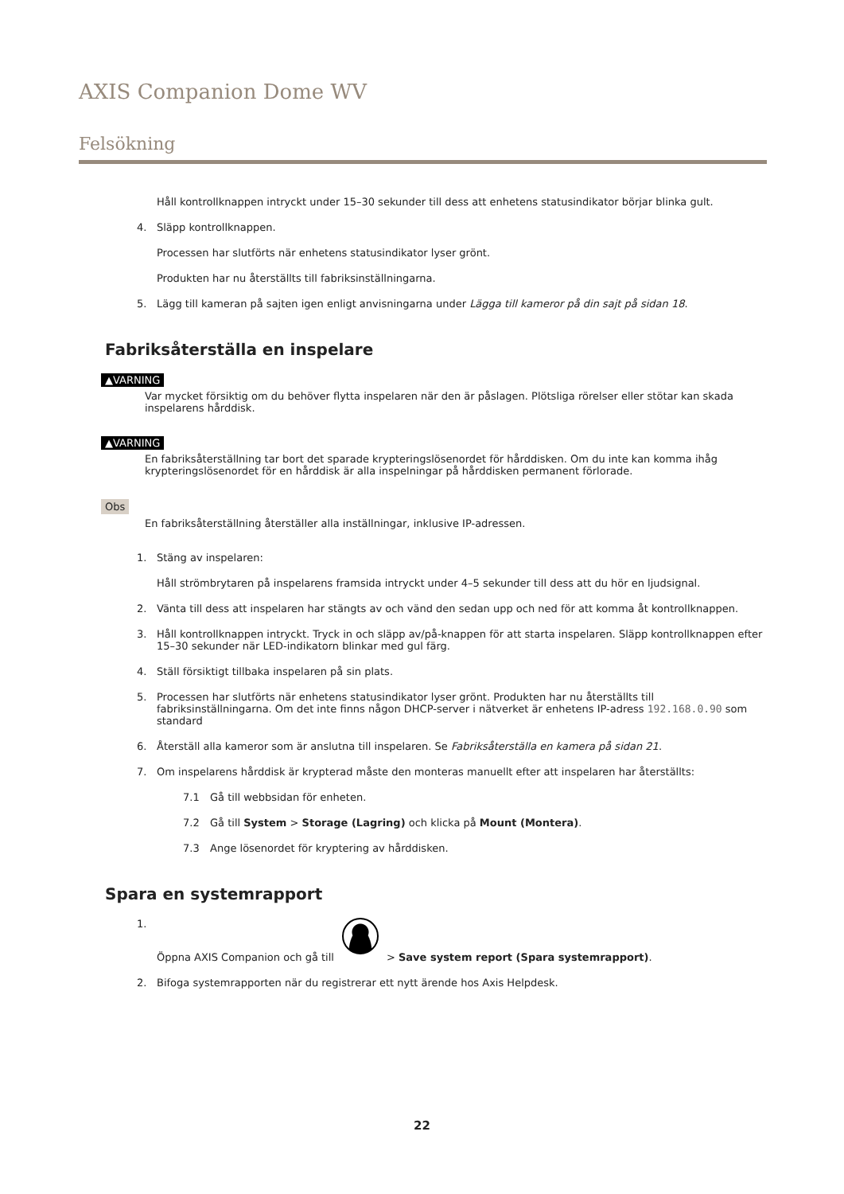AXIS Companion Dome WV
Felsökning
Håll kontrollknappen intryckt under 15–30 sekunder till dess att enhetens statusindikator börjar blinka gult.
4. Släpp kontrollknappen.
Processen har slutförts när enhetens statusindikator lyser grönt.
Produkten har nu återställts till fabriksinställningarna.
5. Lägg till kameran på sajten igen enligt anvisningarna under Lägga till kameror på din sajt på sidan 18.
Fabriksåterställa en inspelare
▲VARNING
Var mycket försiktig om du behöver flytta inspelaren när den är påslagen. Plötsliga rörelser eller stötar kan skada inspelarens hårddisk.
▲VARNING
En fabriksåterställning tar bort det sparade krypteringslösenordet för hårddisken. Om du inte kan komma ihåg krypteringslösenordet för en hårddisk är alla inspelningar på hårddisken permanent förlorade.
Obs
En fabriksåterställning återställer alla inställningar, inklusive IP-adressen.
1. Stäng av inspelaren:
Håll strömbrytaren på inspelarens framsida intryckt under 4–5 sekunder till dess att du hör en ljudsignal.
2. Vänta till dess att inspelaren har stängts av och vänd den sedan upp och ned för att komma åt kontrollknappen.
3. Håll kontrollknappen intryckt. Tryck in och släpp av/på-knappen för att starta inspelaren. Släpp kontrollknappen efter 15–30 sekunder när LED-indikatorn blinkar med gul färg.
4. Ställ försiktigt tillbaka inspelaren på sin plats.
5. Processen har slutförts när enhetens statusindikator lyser grönt. Produkten har nu återställts till fabriksinställningarna. Om det inte finns någon DHCP-server i nätverket är enhetens IP-adress 192.168.0.90 som standard
6. Återställ alla kameror som är anslutna till inspelaren. Se Fabriksåterställa en kamera på sidan 21.
7. Om inspelarens hårddisk är krypterad måste den monteras manuellt efter att inspelaren har återställts:
7.1 Gå till webbsidan för enheten.
7.2 Gå till System > Storage (Lagring) och klicka på Mount (Montera).
7.3 Ange lösenordet för kryptering av hårddisken.
Spara en systemrapport
1. Öppna AXIS Companion och gå till > Save system report (Spara systemrapport).
2. Bifoga systemrapporten när du registrerar ett nytt ärende hos Axis Helpdesk.
22